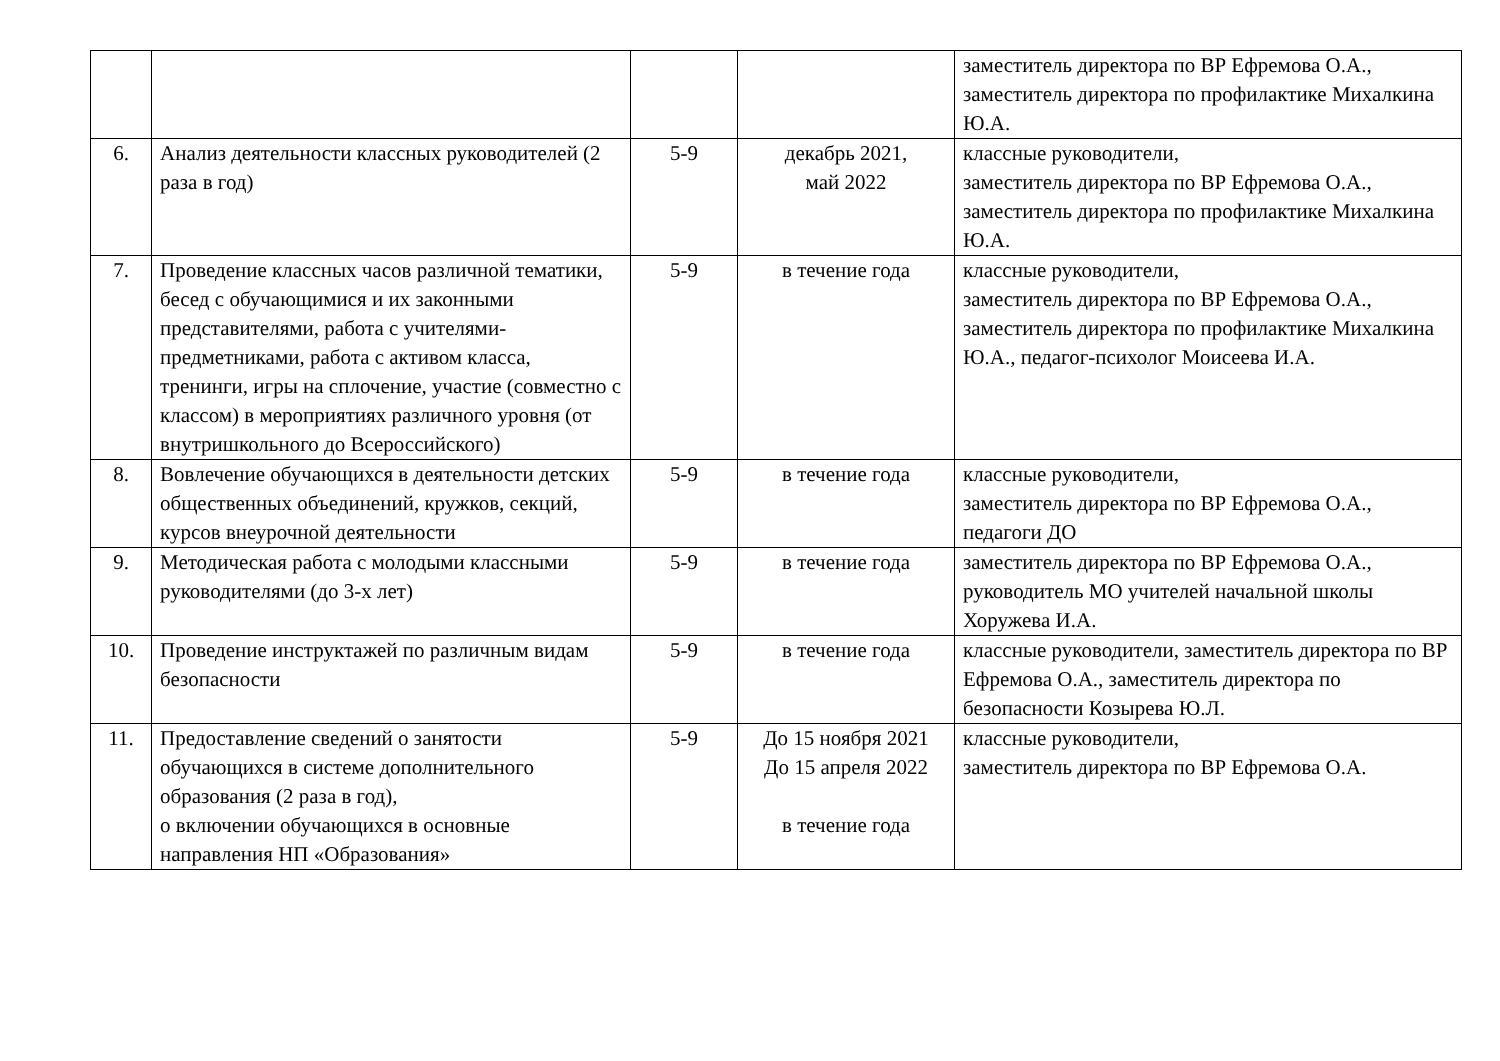| | | | | заместитель директора по ВР Ефремова О.А., заместитель директора по профилактике Михалкина Ю.А. |
| 6. | Анализ деятельности классных руководителей (2 раза в год) | 5-9 | декабрь 2021, май 2022 | классные руководители, заместитель директора по ВР Ефремова О.А., заместитель директора по профилактике Михалкина Ю.А. |
| 7. | Проведение классных часов различной тематики, бесед с обучающимися и их законными представителями, работа с учителями-предметниками, работа с активом класса, тренинги, игры на сплочение, участие (совместно с классом) в мероприятиях различного уровня (от внутришкольного до Всероссийского) | 5-9 | в течение года | классные руководители, заместитель директора по ВР Ефремова О.А., заместитель директора по профилактике Михалкина Ю.А., педагог-психолог Моисеева И.А. |
| 8. | Вовлечение обучающихся в деятельности детских общественных объединений, кружков, секций, курсов внеурочной деятельности | 5-9 | в течение года | классные руководители, заместитель директора по ВР Ефремова О.А., педагоги ДО |
| 9. | Методическая работа с молодыми классными руководителями (до 3-х лет) | 5-9 | в течение года | заместитель директора по ВР Ефремова О.А., руководитель МО учителей начальной школы Хоружева И.А. |
| 10. | Проведение инструктажей по различным видам безопасности | 5-9 | в течение года | классные руководители, заместитель директора по ВР Ефремова О.А., заместитель директора по безопасности Козырева Ю.Л. |
| 11. | Предоставление сведений о занятости обучающихся в системе дополнительного образования (2 раза в год), о включении обучающихся в основные направления НП «Образования» | 5-9 | До 15 ноября 2021 До 15 апреля 2022 в течение года | классные руководители, заместитель директора по ВР Ефремова О.А. |